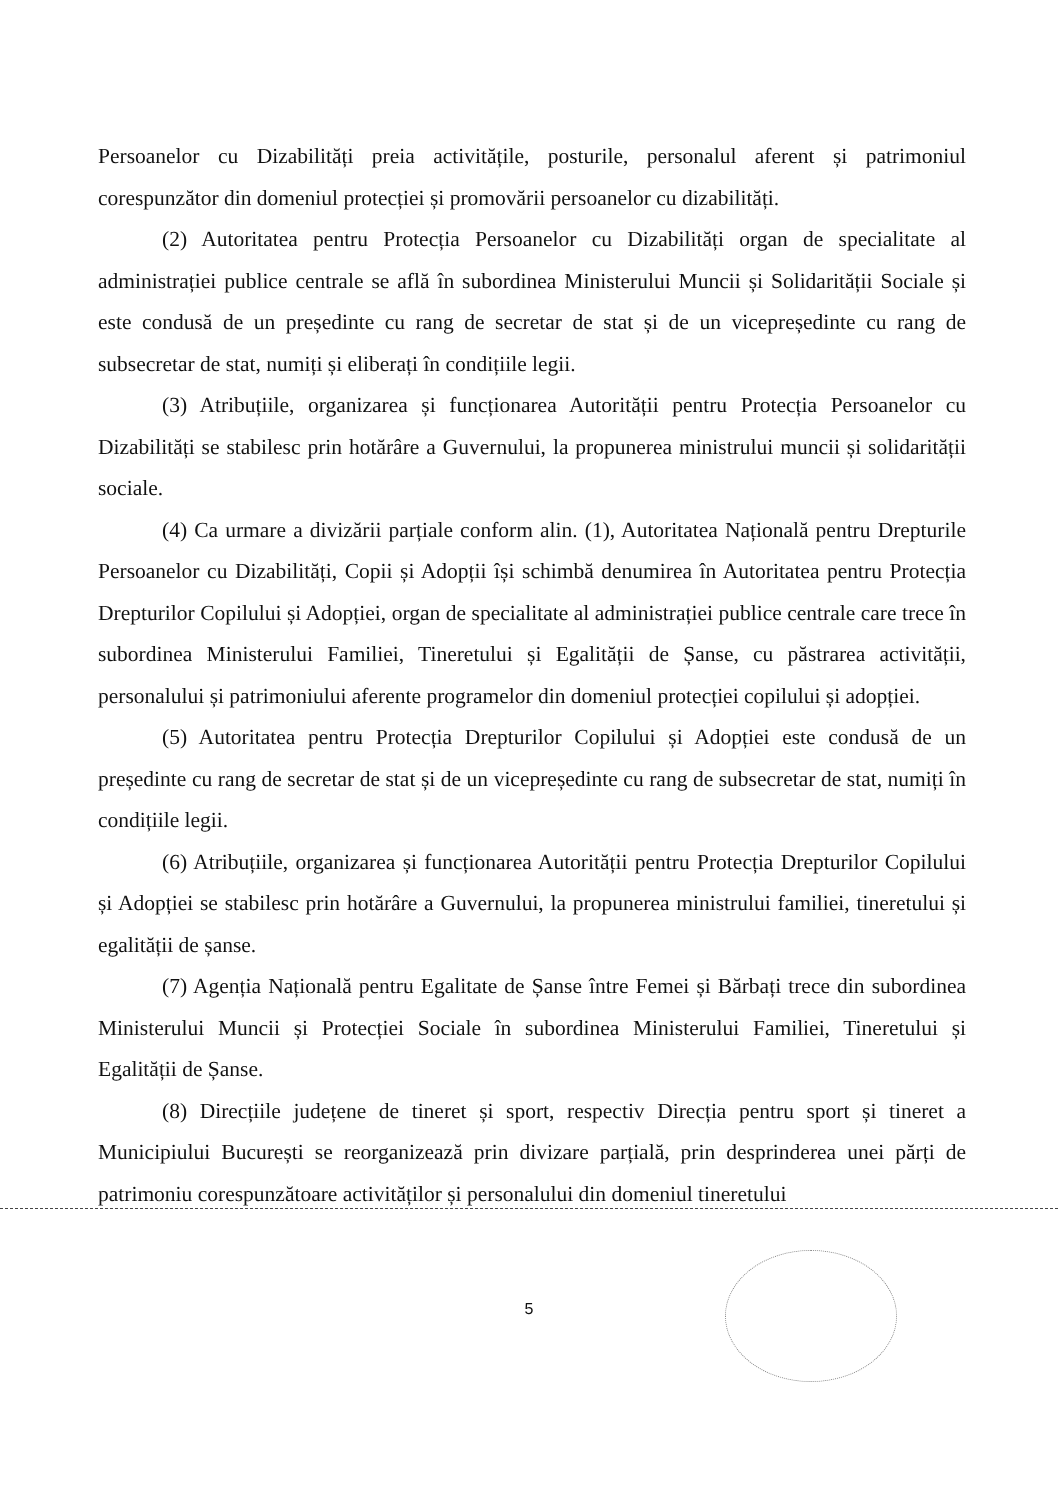Persoanelor cu Dizabilități preia activitățile, posturile, personalul aferent și patrimoniul corespunzător din domeniul protecției și promovării persoanelor cu dizabilități.
(2) Autoritatea pentru Protecția Persoanelor cu Dizabilități organ de specialitate al administrației publice centrale se află în subordinea Ministerului Muncii și Solidarității Sociale și este condusă de un președinte cu rang de secretar de stat și de un vicepreședinte cu rang de subsecretar de stat, numiți și eliberați în condițiile legii.
(3) Atribuțiile, organizarea și funcționarea Autorității pentru Protecția Persoanelor cu Dizabilități se stabilesc prin hotărâre a Guvernului, la propunerea ministrului muncii și solidarității sociale.
(4) Ca urmare a divizării parțiale conform alin. (1), Autoritatea Națională pentru Drepturile Persoanelor cu Dizabilități, Copii și Adopții își schimbă denumirea în Autoritatea pentru Protecția Drepturilor Copilului și Adopției, organ de specialitate al administrației publice centrale care trece în subordinea Ministerului Familiei, Tineretului și Egalității de Șanse, cu păstrarea activității, personalului și patrimoniului aferente programelor din domeniul protecției copilului și adopției.
(5) Autoritatea pentru Protecția Drepturilor Copilului și Adopției este condusă de un președinte cu rang de secretar de stat și de un vicepreședinte cu rang de subsecretar de stat, numiți în condițiile legii.
(6) Atribuțiile, organizarea și funcționarea Autorității pentru Protecția Drepturilor Copilului și Adopției se stabilesc prin hotărâre a Guvernului, la propunerea ministrului familiei, tineretului și egalității de șanse.
(7) Agenția Națională pentru Egalitate de Șanse între Femei și Bărbați trece din subordinea Ministerului Muncii și Protecției Sociale în subordinea Ministerului Familiei, Tineretului și Egalității de Șanse.
(8) Direcțiile județene de tineret și sport, respectiv Direcția pentru sport și tineret a Municipiului București se reorganizează prin divizare parțială, prin desprinderea unei părți de patrimoniu corespunzătoare activităților și personalului din domeniul tineretului
5